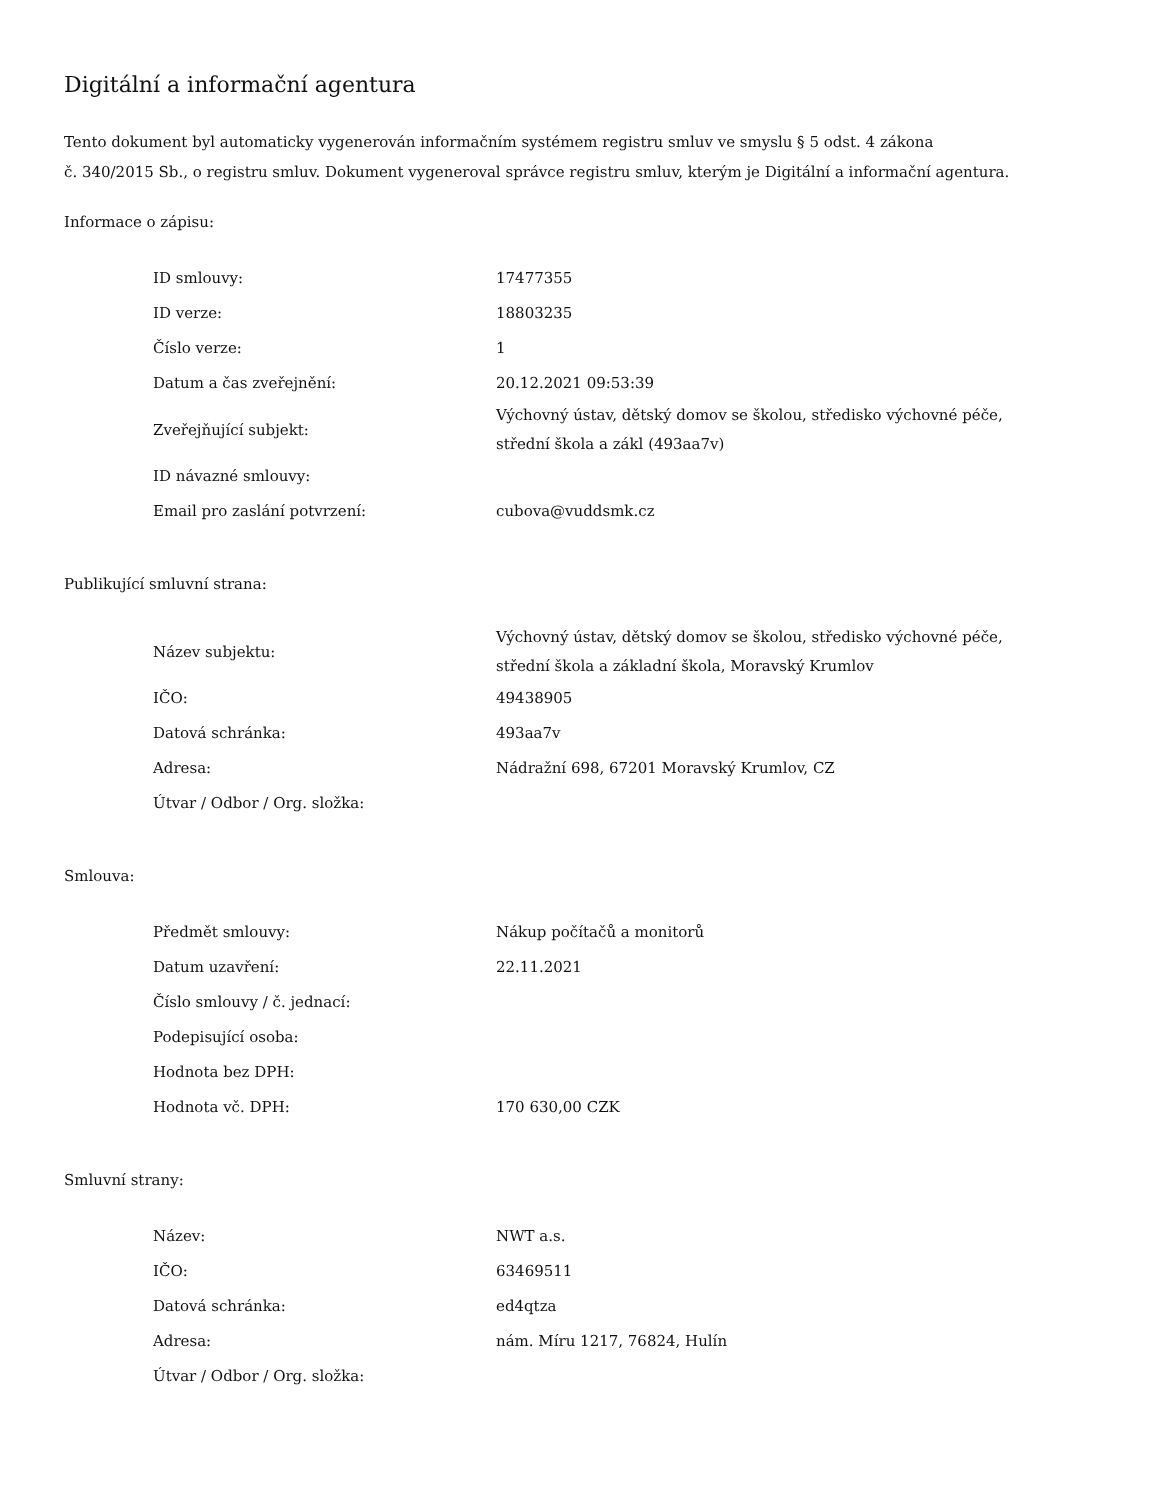Digitální a informační agentura
Tento dokument byl automaticky vygenerován informačním systémem registru smluv ve smyslu § 5 odst. 4 zákona
č. 340/2015 Sb., o registru smluv. Dokument vygeneroval správce registru smluv, kterým je Digitální a informační agentura.
Informace o zápisu:
| ID smlouvy: | 17477355 |
| ID verze: | 18803235 |
| Číslo verze: | 1 |
| Datum a čas zveřejnění: | 20.12.2021 09:53:39 |
| Zveřejňující subjekt: | Výchovný ústav, dětský domov se školou, středisko výchovné péče, střední škola a zákl (493aa7v) |
| ID návazné smlouvy: | |
| Email pro zaslání potvrzení: | cubova@vuddsmk.cz |
Publikující smluvní strana:
| Název subjektu: | Výchovný ústav, dětský domov se školou, středisko výchovné péče, střední škola a základní škola, Moravský Krumlov |
| IČO: | 49438905 |
| Datová schránka: | 493aa7v |
| Adresa: | Nádražní 698, 67201 Moravský Krumlov, CZ |
| Útvar / Odbor / Org. složka: | |
Smlouva:
| Předmět smlouvy: | Nákup počítačů a monitorů |
| Datum uzavření: | 22.11.2021 |
| Číslo smlouvy / č. jednací: | |
| Podepisující osoba: | |
| Hodnota bez DPH: | |
| Hodnota vč. DPH: | 170 630,00 CZK |
Smluvní strany:
| Název: | NWT a.s. |
| IČO: | 63469511 |
| Datová schránka: | ed4qtza |
| Adresa: | nám. Míru 1217, 76824, Hulín |
| Útvar / Odbor / Org. složka: | |